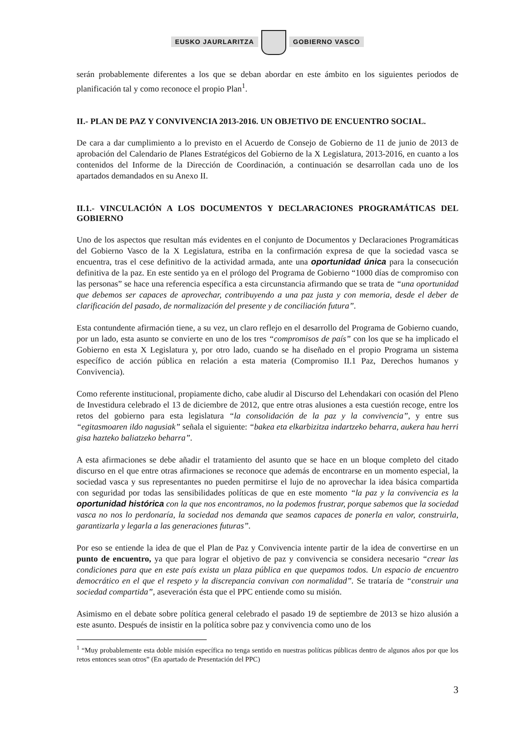EUSKO JAURLARITZA GOBIERNO VASCO
serán probablemente diferentes a los que se deban abordar en este ámbito en los siguientes periodos de planificación tal y como reconoce el propio Plan<sup>1</sup>.
II.- PLAN DE PAZ Y CONVIVENCIA 2013-2016. UN OBJETIVO DE ENCUENTRO SOCIAL.
De cara a dar cumplimiento a lo previsto en el Acuerdo de Consejo de Gobierno de 11 de junio de 2013 de aprobación del Calendario de Planes Estratégicos del Gobierno de la X Legislatura, 2013-2016, en cuanto a los contenidos del Informe de la Dirección de Coordinación, a continuación se desarrollan cada uno de los apartados demandados en su Anexo II.
II.1.- VINCULACIÓN A LOS DOCUMENTOS Y DECLARACIONES PROGRAMÁTICAS DEL GOBIERNO
Uno de los aspectos que resultan más evidentes en el conjunto de Documentos y Declaraciones Programáticas del Gobierno Vasco de la X Legislatura, estriba en la confirmación expresa de que la sociedad vasca se encuentra, tras el cese definitivo de la actividad armada, ante una oportunidad única para la consecución definitiva de la paz. En este sentido ya en el prólogo del Programa de Gobierno “1000 días de compromiso con las personas” se hace una referencia específica a esta circunstancia afirmando que se trata de “una oportunidad que debemos ser capaces de aprovechar, contribuyendo a una paz justa y con memoria, desde el deber de clarificación del pasado, de normalización del presente y de conciliación futura”.
Esta contundente afirmación tiene, a su vez, un claro reflejo en el desarrollo del Programa de Gobierno cuando, por un lado, esta asunto se convierte en uno de los tres “compromisos de país” con los que se ha implicado el Gobierno en esta X Legislatura y, por otro lado, cuando se ha diseñado en el propio Programa un sistema específico de acción pública en relación a esta materia (Compromiso II.1 Paz, Derechos humanos y Convivencia).
Como referente institucional, propiamente dicho, cabe aludir al Discurso del Lehendakari con ocasión del Pleno de Investidura celebrado el 13 de diciembre de 2012, que entre otras alusiones a esta cuestión recoge, entre los retos del gobierno para esta legislatura “la consolidación de la paz y la convivencia”, y entre sus “egitasmoaren ildo nagusiak” señala el siguiente: “bakea eta elkarbizitza indartzeko beharra, aukera hau herri gisa hazteko baliatzeko beharra”.
A esta afirmaciones se debe añadir el tratamiento del asunto que se hace en un bloque completo del citado discurso en el que entre otras afirmaciones se reconoce que además de encontrarse en un momento especial, la sociedad vasca y sus representantes no pueden permitirse el lujo de no aprovechar la idea básica compartida con seguridad por todas las sensibilidades políticas de que en este momento “la paz y la convivencia es la oportunidad histórica con la que nos encontramos, no la podemos frustrar, porque sabemos que la sociedad vasca no nos lo perdonaría, la sociedad nos demanda que seamos capaces de ponerla en valor, construirla, garantizarla y legarla a las generaciones futuras”.
Por eso se entiende la idea de que el Plan de Paz y Convivencia intente partir de la idea de convertirse en un punto de encuentro, ya que para lograr el objetivo de paz y convivencia se considera necesario “crear las condiciones para que en este país exista un plaza pública en que quepamos todos. Un espacio de encuentro democrático en el que el respeto y la discrepancia convivan con normalidad”. Se trataría de “construir una sociedad compartida”, aseveración ésta que el PPC entiende como su misión.
Asimismo en el debate sobre política general celebrado el pasado 19 de septiembre de 2013 se hizo alusión a este asunto. Después de insistir en la política sobre paz y convivencia como uno de los
<sup>1</sup> “Muy probablemente esta doble misión específica no tenga sentido en nuestras políticas públicas dentro de algunos años por que los retos entonces sean otros” (En apartado de Presentación del PPC)
3